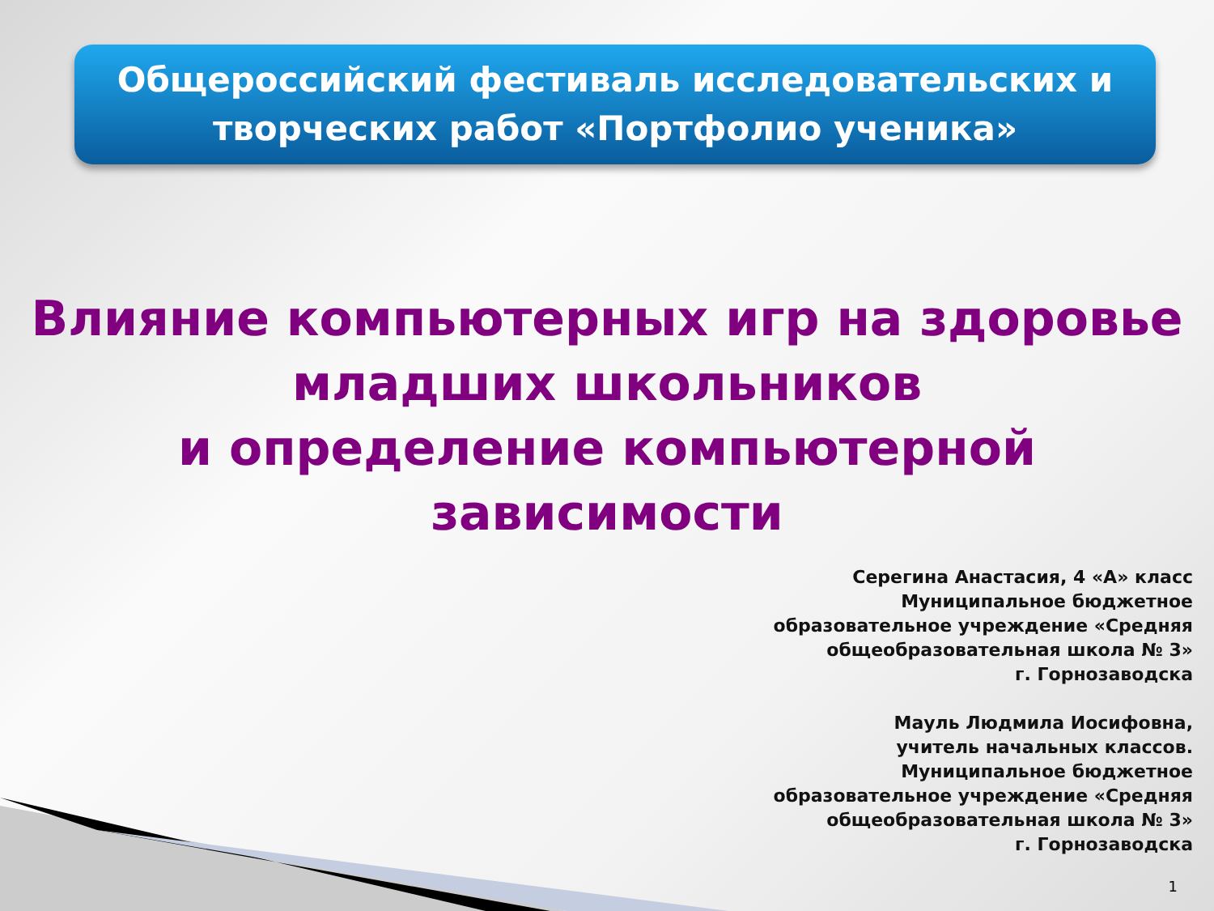Общероссийский фестиваль исследовательских и творческих работ «Портфолио ученика»
Влияние компьютерных игр на здоровье
младших школьников
и определение компьютерной
зависимости
Серегина Анастасия, 4 «А» класс
Муниципальное бюджетное
образовательное учреждение «Средняя
общеобразовательная школа № 3»
г. Горнозаводска
Мауль Людмила Иосифовна,
учитель начальных классов.
Муниципальное бюджетное
образовательное учреждение «Средняя
общеобразовательная школа № 3»
г. Горнозаводска
1